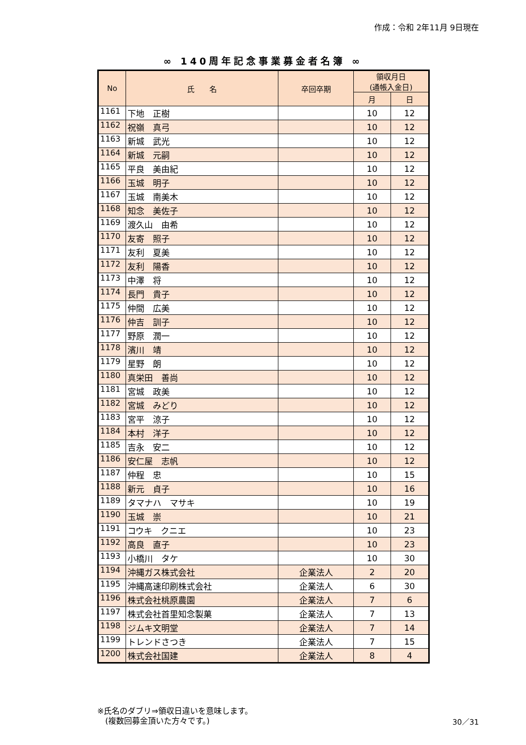作成：令和 2年11月 9日現在
∞ 140周年記念事業募金者名簿 ∞
| No | 氏 名 | 卒回卒期 | 領収月日 (通帳入金日) | |
| --- | --- | --- | --- | --- |
| | | | 月 | 日 |
| 1161 | 下地 正樹 | | 10 | 12 |
| 1162 | 祝嶺 真弓 | | 10 | 12 |
| 1163 | 新城 武光 | | 10 | 12 |
| 1164 | 新城 元嗣 | | 10 | 12 |
| 1165 | 平良 美由紀 | | 10 | 12 |
| 1166 | 玉城 明子 | | 10 | 12 |
| 1167 | 玉城 南美木 | | 10 | 12 |
| 1168 | 知念 美佐子 | | 10 | 12 |
| 1169 | 渡久山 由希 | | 10 | 12 |
| 1170 | 友寄 照子 | | 10 | 12 |
| 1171 | 友利 夏美 | | 10 | 12 |
| 1172 | 友利 陽香 | | 10 | 12 |
| 1173 | 中澤 将 | | 10 | 12 |
| 1174 | 長門 貴子 | | 10 | 12 |
| 1175 | 仲間 広美 | | 10 | 12 |
| 1176 | 仲吉 訓子 | | 10 | 12 |
| 1177 | 野原 潤一 | | 10 | 12 |
| 1178 | 濱川 靖 | | 10 | 12 |
| 1179 | 星野 朗 | | 10 | 12 |
| 1180 | 真栄田 善尚 | | 10 | 12 |
| 1181 | 宮城 政美 | | 10 | 12 |
| 1182 | 宮城 みどり | | 10 | 12 |
| 1183 | 宮平 涼子 | | 10 | 12 |
| 1184 | 本村 洋子 | | 10 | 12 |
| 1185 | 吉永 安二 | | 10 | 12 |
| 1186 | 安仁屋 志帆 | | 10 | 12 |
| 1187 | 仲程 忠 | | 10 | 15 |
| 1188 | 新元 貞子 | | 10 | 16 |
| 1189 | タマナハ マサキ | | 10 | 19 |
| 1190 | 玉城 崇 | | 10 | 21 |
| 1191 | コウキ クニエ | | 10 | 23 |
| 1192 | 高良 直子 | | 10 | 23 |
| 1193 | 小橋川 タケ | | 10 | 30 |
| 1194 | 沖縄ガス株式会社 | 企業法人 | 2 | 20 |
| 1195 | 沖縄高速印刷株式会社 | 企業法人 | 6 | 30 |
| 1196 | 株式会社桃原農園 | 企業法人 | 7 | 6 |
| 1197 | 株式会社首里知念製菓 | 企業法人 | 7 | 13 |
| 1198 | ジムキ文明堂 | 企業法人 | 7 | 14 |
| 1199 | トレンドさつき | 企業法人 | 7 | 15 |
| 1200 | 株式会社国建 | 企業法人 | 8 | 4 |
※氏名のダブリ⇒領収日違いを意味します。
　(複数回募金頂いた方々です。)
30／31